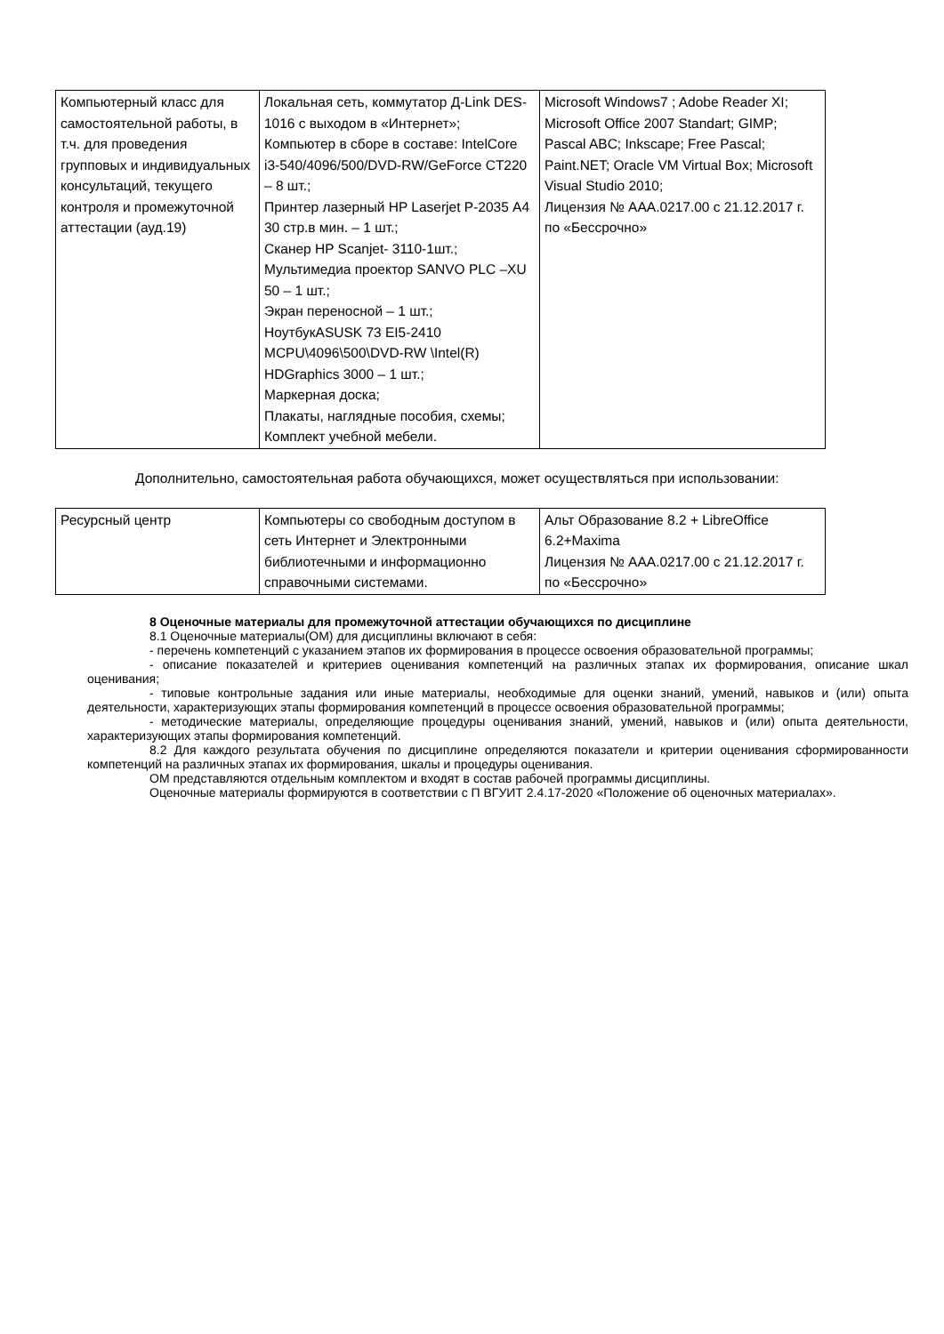| Компьютерный класс для самостоятельной работы, в т.ч. для проведения групповых и индивидуальных консультаций, текущего контроля и промежуточной аттестации (ауд.19) | Локальная сеть, коммутатор Д-Link DES-1016 с выходом в «Интернет»; Компьютер в сборе в составе: IntelCore i3-540/4096/500/DVD-RW/GeForce CT220 – 8 шт.; Принтер лазерный HP Laserjet P-2035 А4 30 стр.в мин. – 1 шт.; Сканер HP Scanjet- 3110-1шт.; Мультимедиа проектор SANVO PLC –XU 50 – 1 шт.; Экран переносной – 1 шт.; НоутбукASUSK 73 EI5-2410 MCPU\4096\500\DVD-RW \Intel(R) HDGraphics 3000 – 1 шт.; Маркерная доска; Плакаты, наглядные пособия, схемы; Комплект учебной мебели. | Microsoft Windows7 ; Adobe Reader XI; Microsoft Office 2007 Standart; GIMP; Pascal ABC; Inkscape; Free Pascal; Paint.NET; Oracle VM Virtual Box; Microsoft Visual Studio 2010; Лицензия № AAA.0217.00 с 21.12.2017 г. по «Бессрочно» |
Дополнительно, самостоятельная работа обучающихся, может осуществляться при использовании:
| Ресурсный центр | Компьютеры со свободным доступом в сеть Интернет и Электронными библиотечными и информационно справочными системами. | Альт Образование 8.2 + LibreOffice 6.2+Maxima Лицензия № AAA.0217.00 с 21.12.2017 г. по «Бессрочно» |
8 Оценочные материалы для промежуточной аттестации обучающихся по дисциплине
8.1 Оценочные материалы(ОМ) для дисциплины включают в себя:
- перечень компетенций с указанием этапов их формирования в процессе освоения образовательной программы;
- описание показателей и критериев оценивания компетенций на различных этапах их формирования, описание шкал оценивания;
- типовые контрольные задания или иные материалы, необходимые для оценки знаний, умений, навыков и (или) опыта деятельности, характеризующих этапы формирования компетенций в процессе освоения образовательной программы;
- методические материалы, определяющие процедуры оценивания знаний, умений, навыков и (или) опыта деятельности, характеризующих этапы формирования компетенций.
8.2 Для каждого результата обучения по дисциплине определяются показатели и критерии оценивания сформированности компетенций на различных этапах их формирования, шкалы и процедуры оценивания.
ОМ представляются отдельным комплектом и входят в состав рабочей программы дисциплины.
Оценочные материалы формируются в соответствии с П ВГУИТ 2.4.17-2020 «Положение об оценочных материалах».